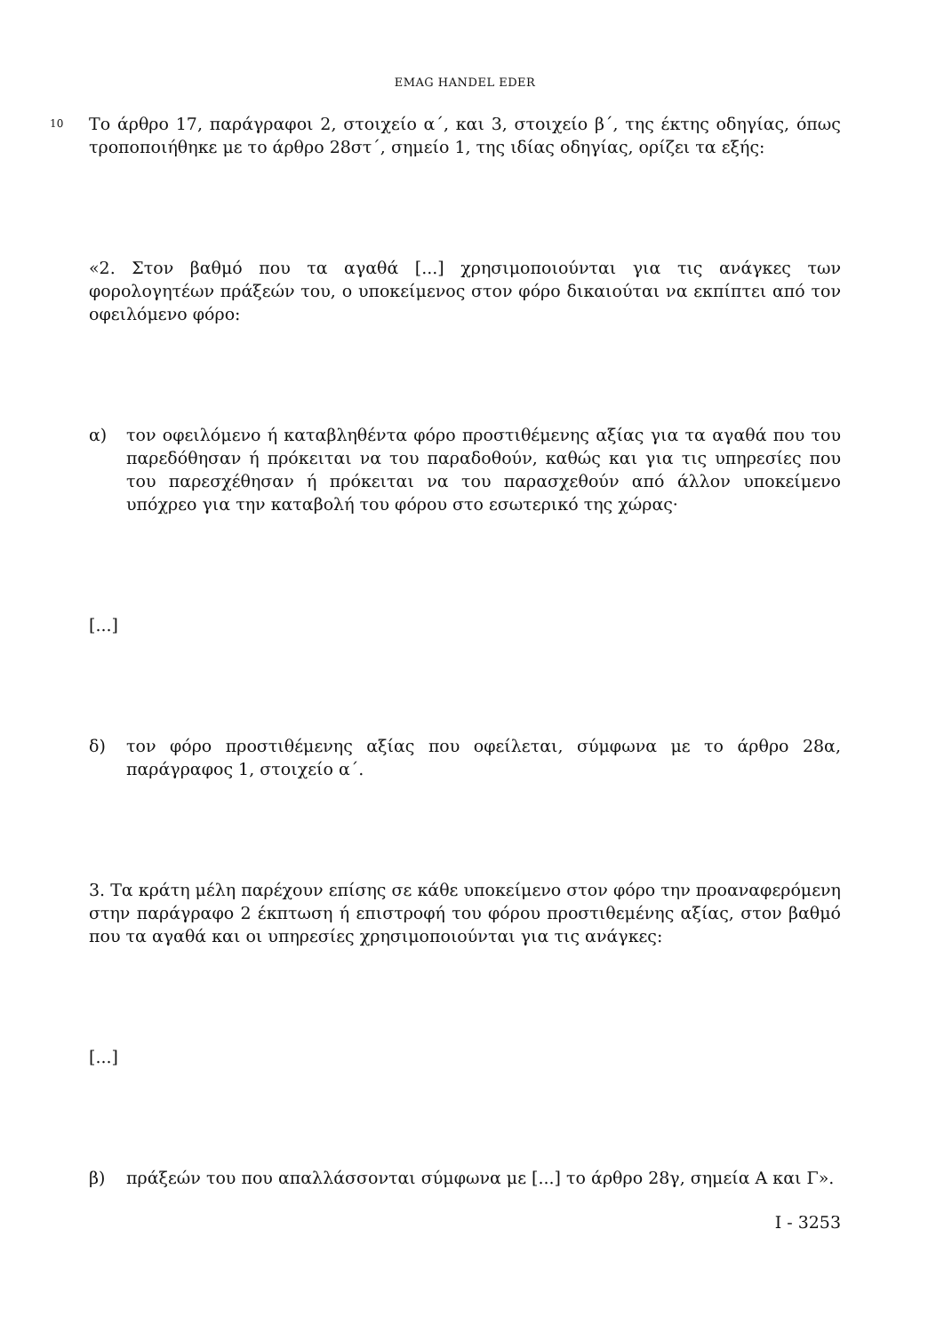EMAG HANDEL EDER
10
Το άρθρο 17, παράγραφοι 2, στοιχείο α΄, και 3, στοιχείο β΄, της έκτης οδηγίας, όπως τροποποιήθηκε με το άρθρο 28στ΄, σημείο 1, της ιδίας οδηγίας, ορίζει τα εξής:
«2. Στον βαθμό που τα αγαθά [...] χρησιμοποιούνται για τις ανάγκες των φορολογητέων πράξεών του, ο υποκείμενος στον φόρο δικαιούται να εκπίπτει από τον οφειλόμενο φόρο:
α) τον οφειλόμενο ή καταβληθέντα φόρο προστιθέμενης αξίας για τα αγαθά που του παρεδόθησαν ή πρόκειται να του παραδοθούν, καθώς και για τις υπηρεσίες που του παρεσχέθησαν ή πρόκειται να του παρασχεθούν από άλλον υποκείμενο υπόχρεο για την καταβολή του φόρου στο εσωτερικό της χώρας·
[...]
δ) τον φόρο προστιθέμενης αξίας που οφείλεται, σύμφωνα με το άρθρο 28α, παράγραφος 1, στοιχείο α΄.
3. Τα κράτη μέλη παρέχουν επίσης σε κάθε υποκείμενο στον φόρο την προαναφερόμενη στην παράγραφο 2 έκπτωση ή επιστροφή του φόρου προστιθεμένης αξίας, στον βαθμό που τα αγαθά και οι υπηρεσίες χρησιμοποιούνται για τις ανάγκες:
[...]
β) πράξεών του που απαλλάσσονται σύμφωνα με [...] το άρθρο 28γ, σημεία Α και Γ».
I - 3253